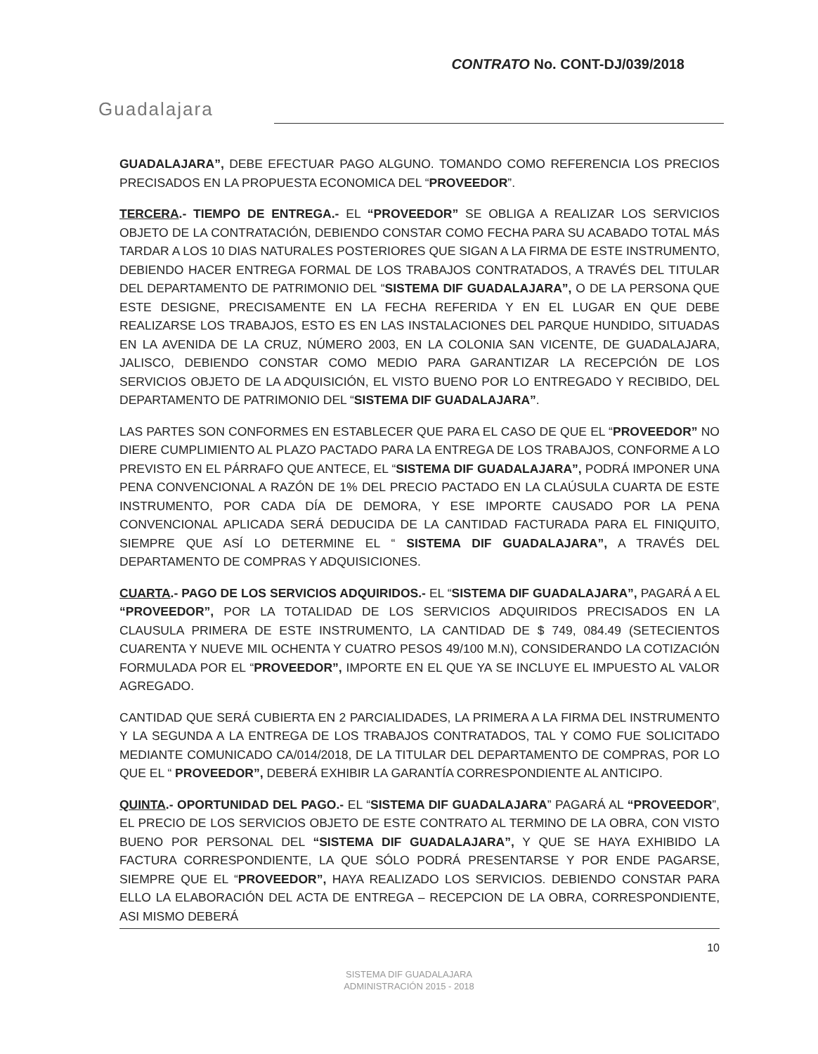Guadalajara
CONTRATO No. CONT-DJ/039/2018
GUADALAJARA”, DEBE EFECTUAR PAGO ALGUNO. TOMANDO COMO REFERENCIA LOS PRECIOS PRECISADOS EN LA PROPUESTA ECONOMICA DEL “PROVEEDOR”.
TERCERA.- TIEMPO DE ENTREGA.- EL “PROVEEDOR” SE OBLIGA A REALIZAR LOS SERVICIOS OBJETO DE LA CONTRATACIÓN, DEBIENDO CONSTAR COMO FECHA PARA SU ACABADO TOTAL MÁS TARDAR A LOS 10 DIAS NATURALES POSTERIORES QUE SIGAN A LA FIRMA DE ESTE INSTRUMENTO, DEBIENDO HACER ENTREGA FORMAL DE LOS TRABAJOS CONTRATADOS, A TRAVÉS DEL TITULAR DEL DEPARTAMENTO DE PATRIMONIO DEL “SISTEMA DIF GUADALAJARA”, O DE LA PERSONA QUE ESTE DESIGNE, PRECISAMENTE EN LA FECHA REFERIDA Y EN EL LUGAR EN QUE DEBE REALIZARSE LOS TRABAJOS, ESTO ES EN LAS INSTALACIONES DEL PARQUE HUNDIDO, SITUADAS EN LA AVENIDA DE LA CRUZ, NÚMERO 2003, EN LA COLONIA SAN VICENTE, DE GUADALAJARA, JALISCO, DEBIENDO CONSTAR COMO MEDIO PARA GARANTIZAR LA RECEPCIÓN DE LOS SERVICIOS OBJETO DE LA ADQUISICIÓN, EL VISTO BUENO POR LO ENTREGADO Y RECIBIDO, DEL DEPARTAMENTO DE PATRIMONIO DEL “SISTEMA DIF GUADALAJARA”.
LAS PARTES SON CONFORMES EN ESTABLECER QUE PARA EL CASO DE QUE EL “PROVEEDOR” NO DIERE CUMPLIMIENTO AL PLAZO PACTADO PARA LA ENTREGA DE LOS TRABAJOS, CONFORME A LO PREVISTO EN EL PÁRRAFO QUE ANTECE, EL “SISTEMA DIF GUADALAJARA”, PODRÁ IMPONER UNA PENA CONVENCIONAL A RAZÓN DE 1% DEL PRECIO PACTADO EN LA CLAÚSULA CUARTA DE ESTE INSTRUMENTO, POR CADA DÍA DE DEMORA, Y ESE IMPORTE CAUSADO POR LA PENA CONVENCIONAL APLICADA SERÁ DEDUCIDA DE LA CANTIDAD FACTURADA PARA EL FINIQUITO, SIEMPRE QUE ASÍ LO DETERMINE EL “ SISTEMA DIF GUADALAJARA”, A TRAVÉS DEL DEPARTAMENTO DE COMPRAS Y ADQUISICIONES.
CUARTA.- PAGO DE LOS SERVICIOS ADQUIRIDOS.- EL “SISTEMA DIF GUADALAJARA”, PAGARÁ A EL “PROVEEDOR”, POR LA TOTALIDAD DE LOS SERVICIOS ADQUIRIDOS PRECISADOS EN LA CLAUSULA PRIMERA DE ESTE INSTRUMENTO, LA CANTIDAD DE $ 749, 084.49 (SETECIENTOS CUARENTA Y NUEVE MIL OCHENTA Y CUATRO PESOS 49/100 M.N), CONSIDERANDO LA COTIZACIÓN FORMULADA POR EL “PROVEEDOR”, IMPORTE EN EL QUE YA SE INCLUYE EL IMPUESTO AL VALOR AGREGADO.
CANTIDAD QUE SERÁ CUBIERTA EN 2 PARCIALIDADES, LA PRIMERA A LA FIRMA DEL INSTRUMENTO Y LA SEGUNDA A LA ENTREGA DE LOS TRABAJOS CONTRATADOS, TAL Y COMO FUE SOLICITADO MEDIANTE COMUNICADO CA/014/2018, DE LA TITULAR DEL DEPARTAMENTO DE COMPRAS, POR LO QUE EL “ PROVEEDOR”, DEBERÁ EXHIBIR LA GARANTÍA CORRESPONDIENTE AL ANTICIPO.
QUINTA.- OPORTUNIDAD DEL PAGO.- EL “SISTEMA DIF GUADALAJARA” PAGARÁ AL “PROVEEDOR”, EL PRECIO DE LOS SERVICIOS OBJETO DE ESTE CONTRATO AL TERMINO DE LA OBRA, CON VISTO BUENO POR PERSONAL DEL “SISTEMA DIF GUADALAJARA”, Y QUE SE HAYA EXHIBIDO LA FACTURA CORRESPONDIENTE, LA QUE SÓLO PODRÁ PRESENTARSE Y POR ENDE PAGARSE, SIEMPRE QUE EL “PROVEEDOR”, HAYA REALIZADO LOS SERVICIOS. DEBIENDO CONSTAR PARA ELLO LA ELABORACIÓN DEL ACTA DE ENTREGA – RECEPCION DE LA OBRA, CORRESPONDIENTE, ASI MISMO DEBERÁ
10
SISTEMA DIF GUADALAJARA
ADMINISTRACIÓN 2015 - 2018